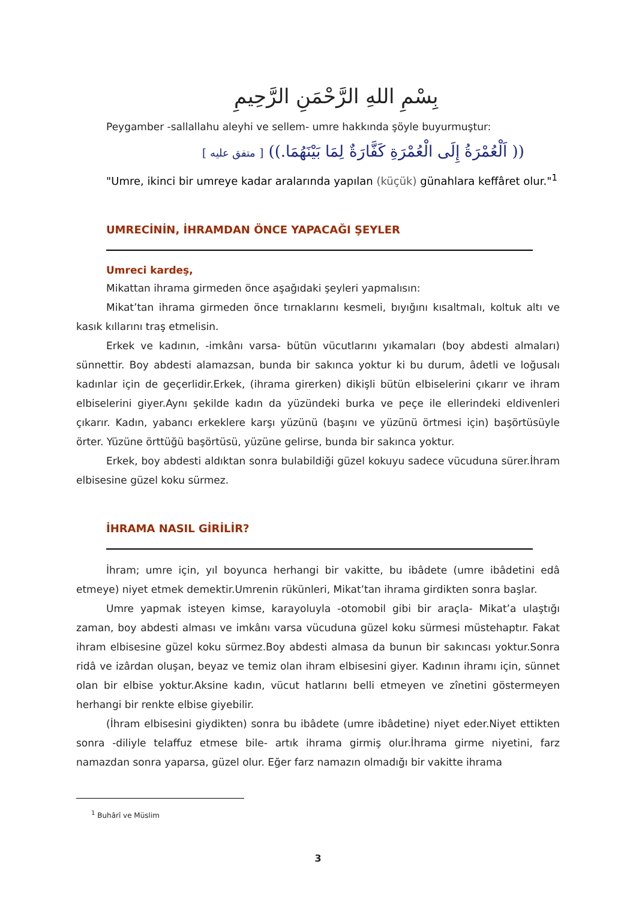بِسْمِ اللهِ الرَّحْمَنِ الرَّحِيمِ
Peygamber -sallallahu aleyhi ve sellem- umre hakkında şöyle buyurmuştur:
(( اَلْعُمْرَةُ إِلَى الْعُمْرَةِ كَفَّارَةٌ لِمَا بَيْنَهُمَا.)) [ متفق عليه ]
"Umre, ikinci bir umreye kadar aralarında yapılan (küçük) günahlara keffâret olur."<sup>1</sup>
UMRECİNİN, İHRAMDAN ÖNCE YAPACAĞI ŞEYLER
Umreci kardeş,
Mikattan ihrama girmeden önce aşağıdaki şeyleri yapmalısın:
Mikat’tan ihrama girmeden önce tırnaklarını kesmeli, bıyığını kısaltmalı, koltuk altı ve kasık kıllarını traş etmelisin.
Erkek ve kadının, -imkânı varsa- bütün vücutlarını yıkamaları (boy abdesti almaları) sünnettir. Boy abdesti alamazsan, bunda bir sakınca yoktur ki bu durum, âdetli ve loğusalı kadınlar için de geçerlidir.Erkek, (ihrama girerken) dikişli bütün elbiselerini çıkarır ve ihram elbiselerini giyer.Aynı şekilde kadın da yüzündeki burka ve peçe ile ellerindeki eldivenleri çıkarır. Kadın, yabancı erkeklere karşı yüzünü (başını ve yüzünü örtmesi için) başörtüsüyle örter. Yüzüne örttüğü başörtüsü, yüzüne gelirse, bunda bir sakınca yoktur.
Erkek, boy abdesti aldıktan sonra bulabildiği güzel kokuyu sadece vücuduna sürer.İhram elbisesine güzel koku sürmez.
İHRAMA NASIL GİRİLİR?
İhram; umre için, yıl boyunca herhangi bir vakitte, bu ibâdete (umre ibâdetini edâ etmeye) niyet etmek demektir.Umrenin rükünleri, Mikat’tan ihrama girdikten sonra başlar.
Umre yapmak isteyen kimse, karayoluyla -otomobil gibi bir araçla- Mikat’a ulaştığı zaman, boy abdesti alması ve imkânı varsa vücuduna güzel koku sürmesi müstehaptır. Fakat ihram elbisesine güzel koku sürmez.Boy abdesti almasa da bunun bir sakıncası yoktur.Sonra ridâ ve izârdan oluşan, beyaz ve temiz olan ihram elbisesini giyer. Kadının ihramı için, sünnet olan bir elbise yoktur.Aksine kadın, vücut hatlarını belli etmeyen ve zînetini göstermeyen herhangi bir renkte elbise giyebilir.
(İhram elbisesini giydikten) sonra bu ibâdete (umre ibâdetine) niyet eder.Niyet ettikten sonra -diliyle telaffuz etmese bile- artık ihrama girmiş olur.İhrama girme niyetini, farz namazdan sonra yaparsa, güzel olur. Eğer farz namazın olmadığı bir vakitte ihrama
<sup>1</sup> Buhârî ve Müslim
3